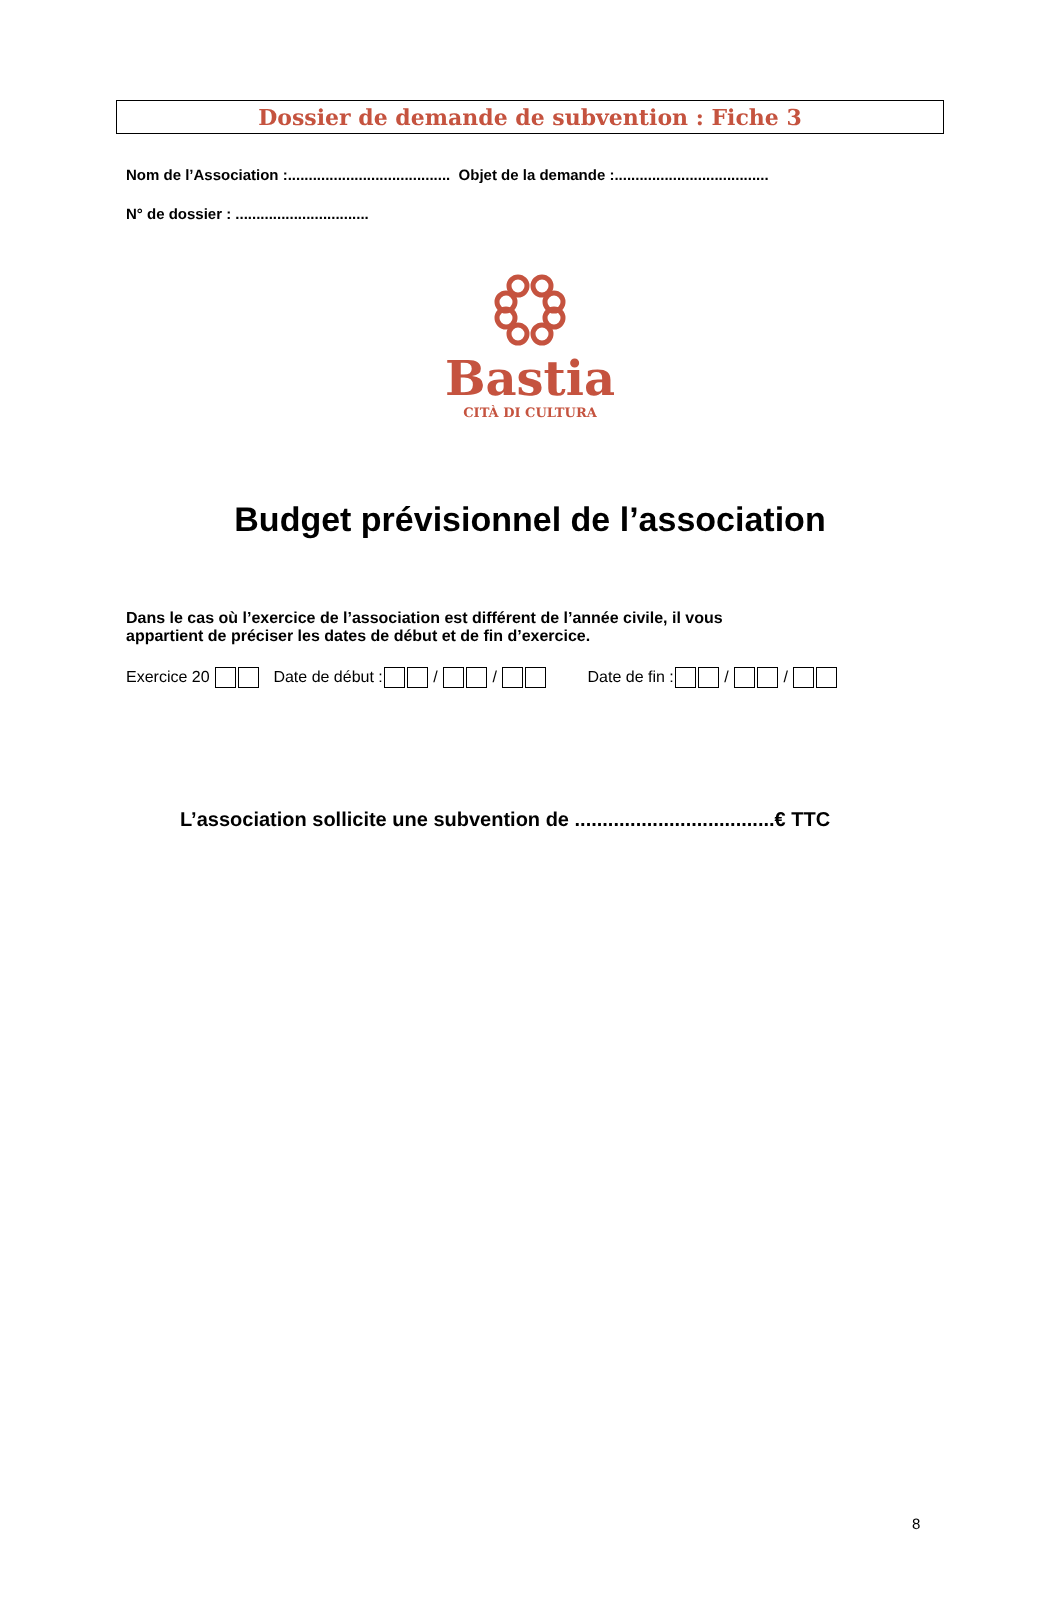Dossier de demande de subvention : Fiche 3
Nom de l’Association :....................................... Objet de la demande :.....................................
N° de dossier : ................................
Bastia
CITÀ DI CULTURA
Budget prévisionnel de l’association
Dans le cas où l’exercice de l’association est différent de l’année civile, il vous
appartient de préciser les dates de début et de fin d’exercice.
Exercice 20 Date de début : / / Date de fin : / /
L’association sollicite une subvention de ....................................€ TTC
8